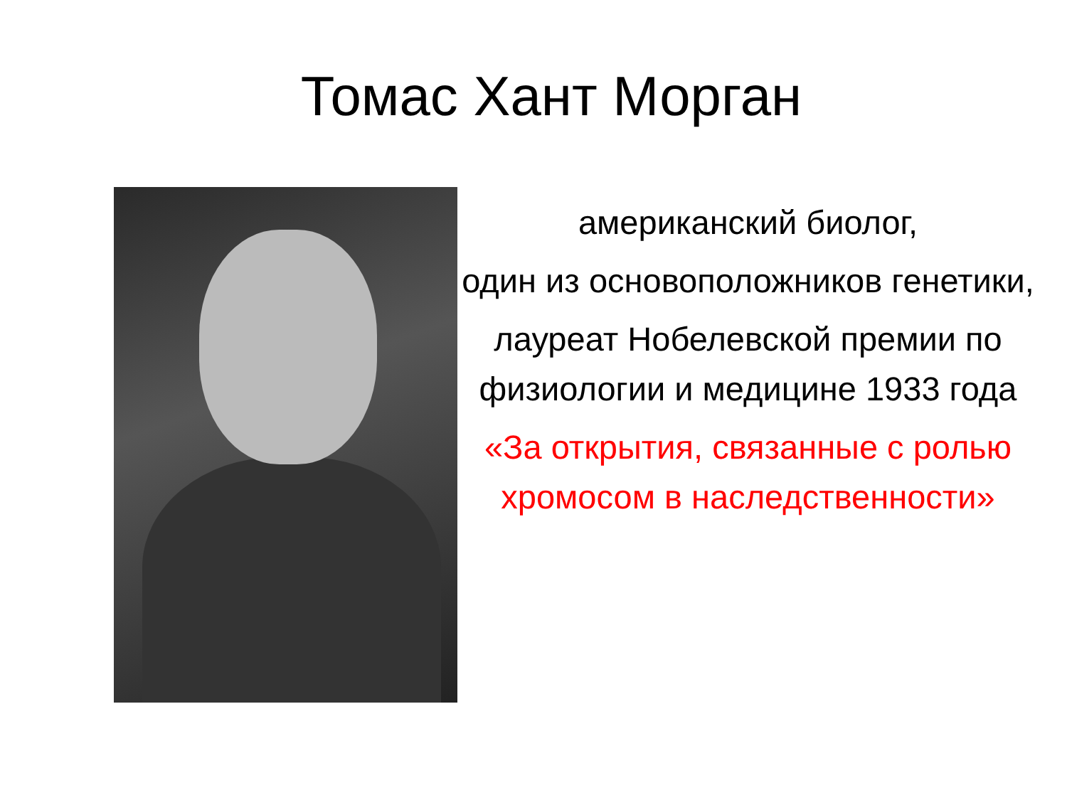Томас Хант Морган
американский биолог,
один из основоположников генетики,
лауреат Нобелевской премии по физиологии и медицине 1933 года
«За открытия, связанные с ролью хромосом в наследственности»